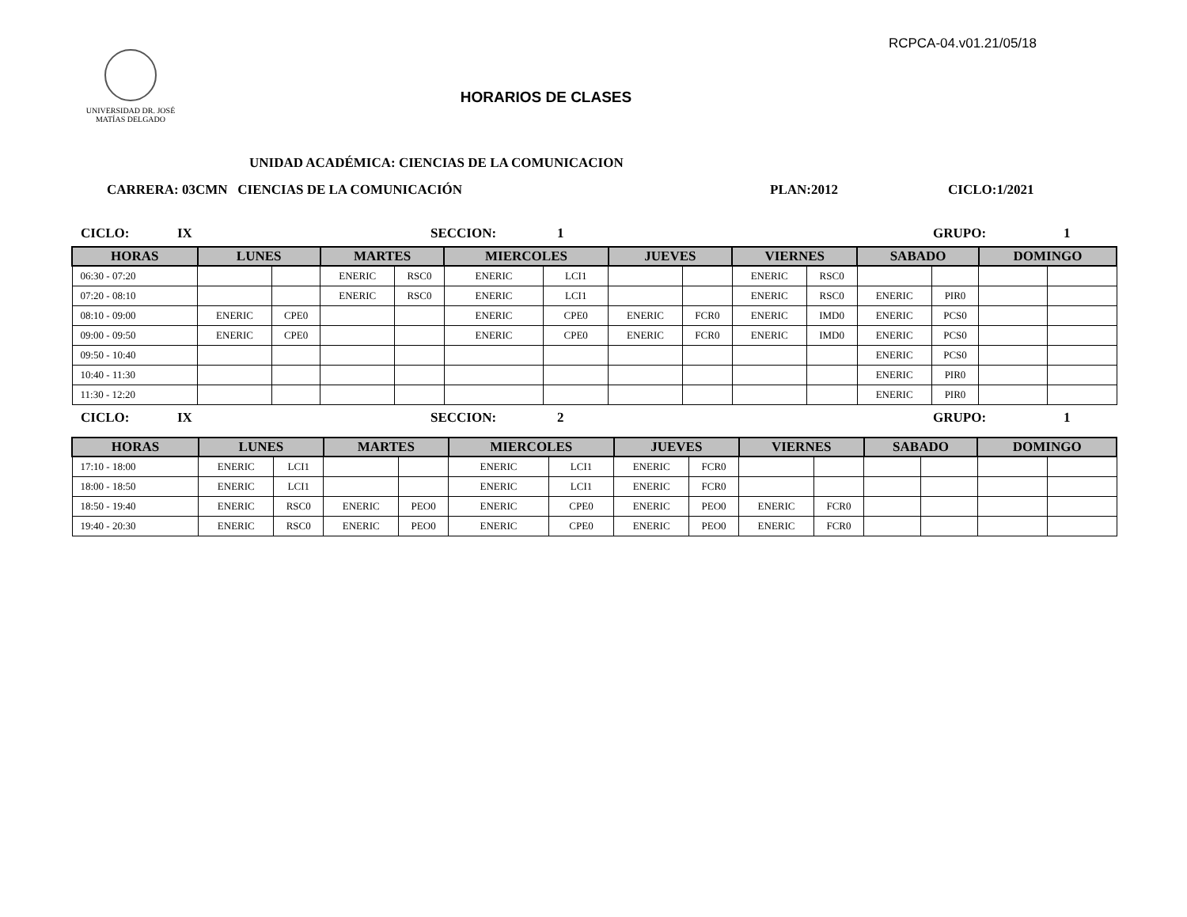RCPCA-04.v01.21/05/18
UNIVERSIDAD DR. JOSÉ
MATÍAS DELGADO
HORARIOS DE CLASES
UNIDAD ACADÉMICA: CIENCIAS DE LA COMUNICACION
CARRERA: 03CMN CIENCIAS DE LA COMUNICACIÓN PLAN:2012 CICLO:1/2021
CICLO: IX SECCION: 1 GRUPO: 1
| HORAS | LUNES | | MARTES | | MIERCOLES | | JUEVES | | VIERNES | | SABADO | | DOMINGO | |
| --- | --- | --- | --- | --- | --- | --- | --- | --- | --- | --- | --- | --- | --- | --- |
| 06:30 - 07:20 | | | ENERIC | RSC0 | ENERIC | LCI1 | | | ENERIC | RSC0 | | | | |
| 07:20 - 08:10 | | | ENERIC | RSC0 | ENERIC | LCI1 | | | ENERIC | RSC0 | ENERIC | PIR0 | | |
| 08:10 - 09:00 | ENERIC | CPE0 | | | ENERIC | CPE0 | ENERIC | FCR0 | ENERIC | IMD0 | ENERIC | PCS0 | | |
| 09:00 - 09:50 | ENERIC | CPE0 | | | ENERIC | CPE0 | ENERIC | FCR0 | ENERIC | IMD0 | ENERIC | PCS0 | | |
| 09:50 - 10:40 | | | | | | | | | | | ENERIC | PCS0 | | |
| 10:40 - 11:30 | | | | | | | | | | | ENERIC | PIR0 | | |
| 11:30 - 12:20 | | | | | | | | | | | ENERIC | PIR0 | | |
CICLO: IX SECCION: 2 GRUPO: 1
| HORAS | LUNES | | MARTES | | MIERCOLES | | JUEVES | | VIERNES | | SABADO | | DOMINGO | |
| --- | --- | --- | --- | --- | --- | --- | --- | --- | --- | --- | --- | --- | --- | --- |
| 17:10 - 18:00 | ENERIC | LCI1 | | | ENERIC | LCI1 | ENERIC | FCR0 | | | | | | |
| 18:00 - 18:50 | ENERIC | LCI1 | | | ENERIC | LCI1 | ENERIC | FCR0 | | | | | | |
| 18:50 - 19:40 | ENERIC | RSC0 | ENERIC | PEO0 | ENERIC | CPE0 | ENERIC | PEO0 | ENERIC | FCR0 | | | | |
| 19:40 - 20:30 | ENERIC | RSC0 | ENERIC | PEO0 | ENERIC | CPE0 | ENERIC | PEO0 | ENERIC | FCR0 | | | | |